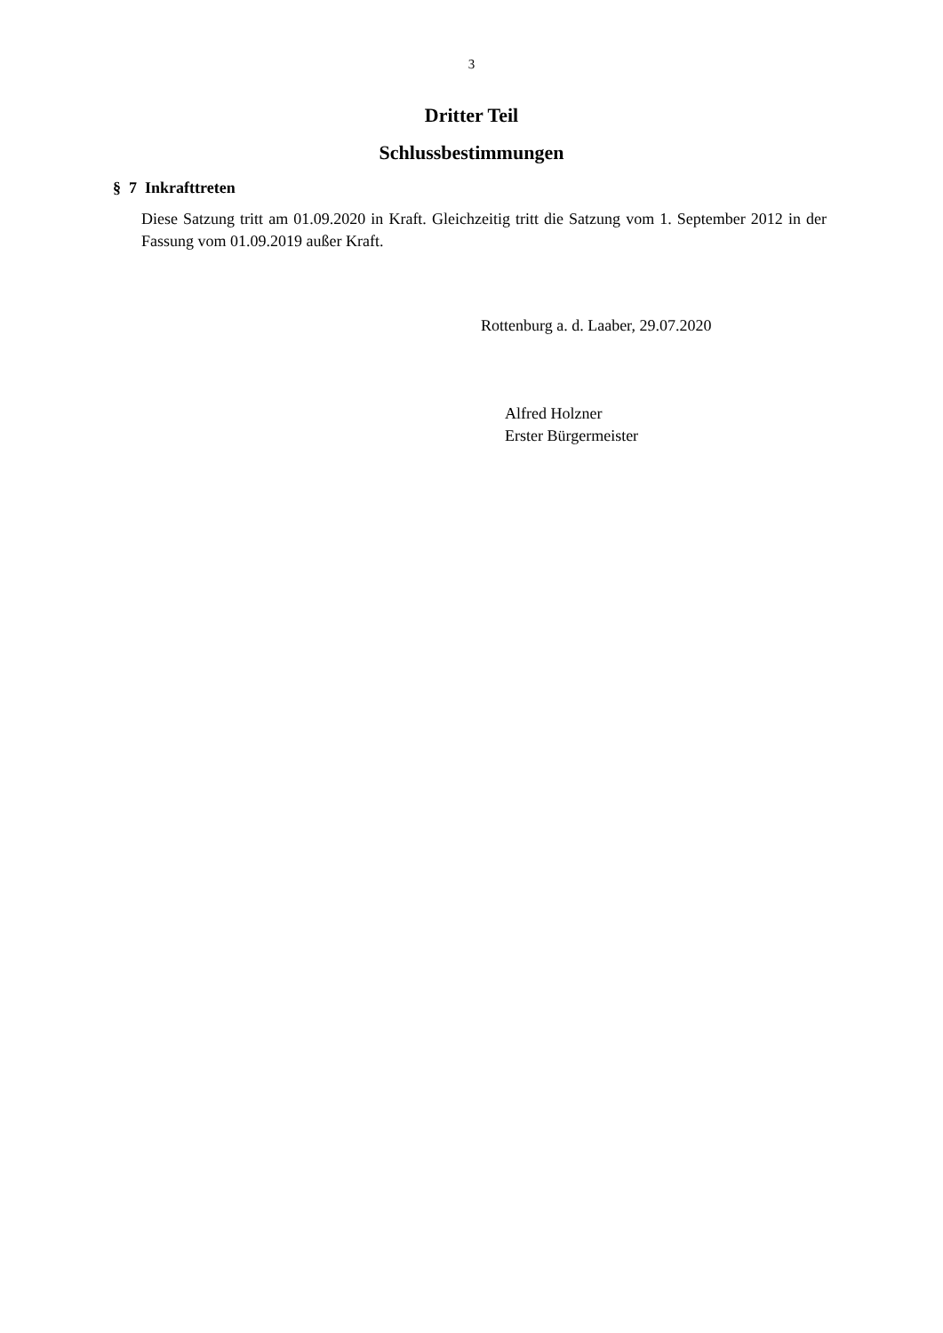3
Dritter Teil
Schlussbestimmungen
§ 7 Inkrafttreten
Diese Satzung tritt am 01.09.2020 in Kraft. Gleichzeitig tritt die Satzung vom 1. September 2012 in der Fassung vom 01.09.2019 außer Kraft.
Rottenburg a. d. Laaber, 29.07.2020
Alfred Holzner
Erster Bürgermeister